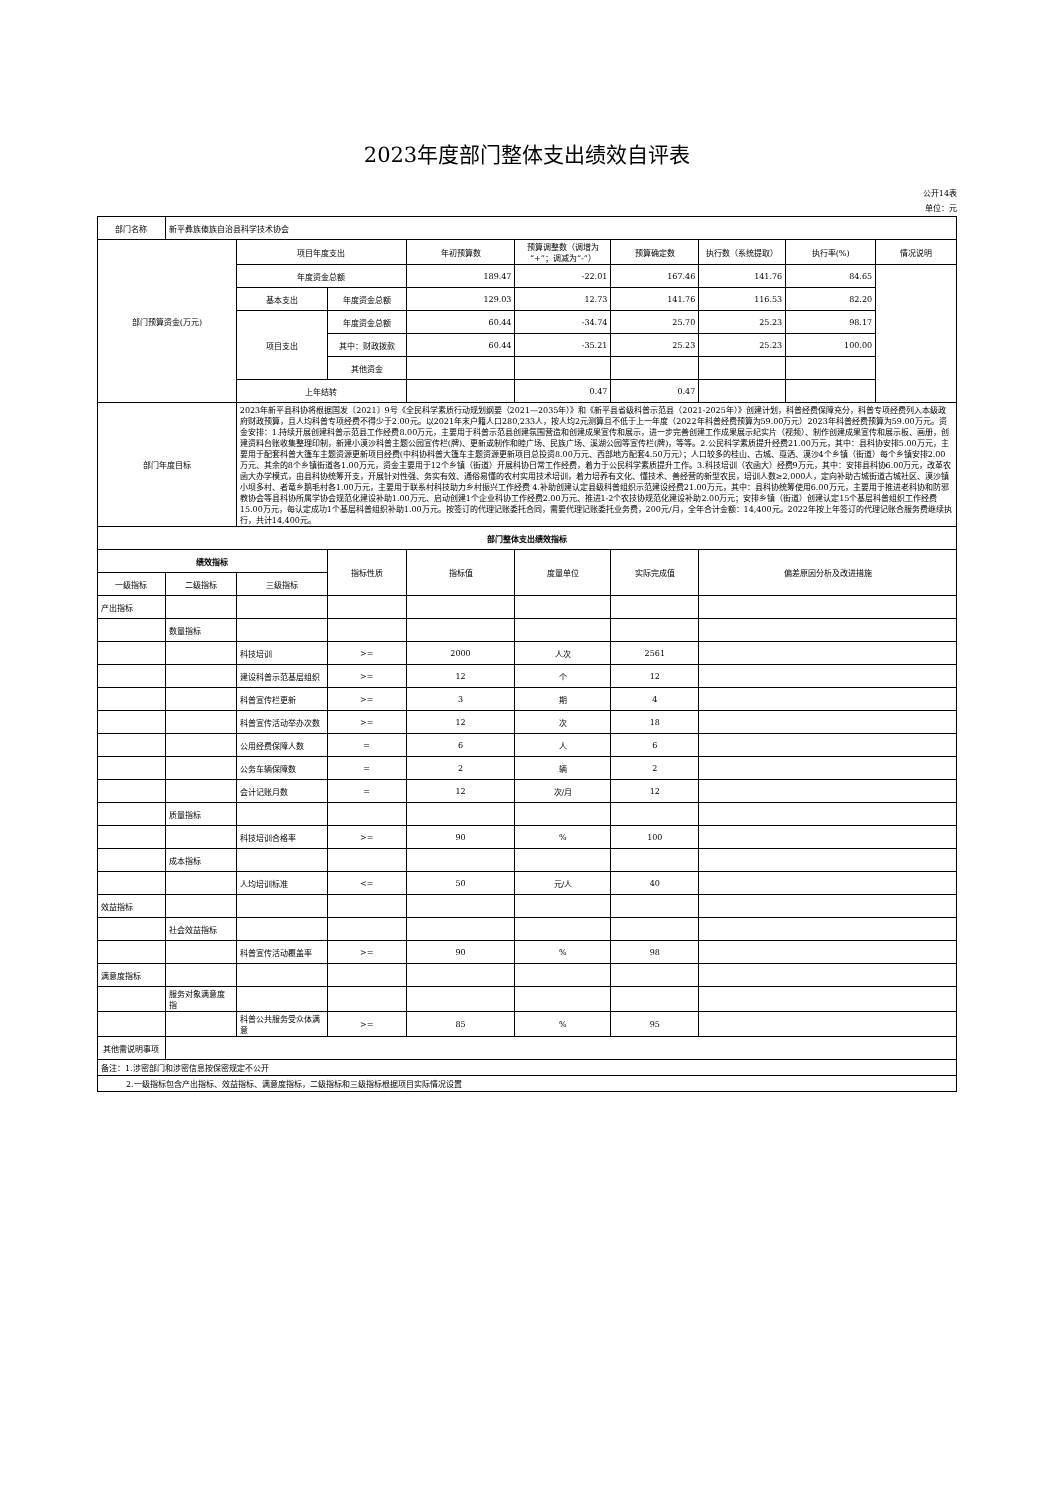2023年度部门整体支出绩效自评表
公开14表
单位：元
| 部门名称 | 新平彝族傣族自治县科学技术协会 | | | | | | | | |
| 部门预算资金(万元) | | 项目年度支出 | | 年初预算数 | 预算调整数（调增为“+”；调减为“-”） | 预算确定数 | 执行数（系统提取） | 执行率(%) | 情况说明 |
| | | 年度资金总额 | | 189.47 | -22.01 | 167.46 | 141.76 | 84.65 | |
| | | 基本支出 | 年度资金总额 | 129.03 | 12.73 | 141.76 | 116.53 | 82.20 | |
| | | 项目支出 | 年度资金总额 | 60.44 | -34.74 | 25.70 | 25.23 | 98.17 | |
| | | | 其中：财政拨款 | 60.44 | -35.21 | 25.23 | 25.23 | 100.00 | |
| | | | 其他资金 | | | | | | |
| | | 上年结转 | | | 0.47 | 0.47 | | | |
| 部门年度目标 | | 2023年新平县科协将根据国发〔2021〕9号《全民科学素质行动规划纲要（2021—2035年）》和《新平县省级科普示范县（2021-2025年）》创建计划，科普经费保障充分，科普专项经费列入本级政府财政预算，且人均科普专项经费不得少于2.00元。以2021年末户籍人口280,233人，按人均2元测算且不低于上一年度（2022年科普经费预算为59.00万元）2023年科普经费预算为59.00万元。资金安排：1.持续开展创建科普示范县工作经费8.00万元，主要用于科普示范县创建氛围营造和创建成果宣传和展示，进一步完善创建工作成果展示纪实片（视频）、制作创建成果宣传和展示板、画册，创建资料台账收集整理印制，新建小漠沙科普主题公园宣传栏(牌)、更新或制作和睦广场、民族广场、溪湖公园等宣传栏(牌)，等等。2.公民科学素质提升经费21.00万元，其中：县科协安排5.00万元，主要用于配套科普大篷车主题资源更新项目经费(中科协科普大篷车主题资源更新项目总投资8.00万元、西部地方配套4.50万元）；人口较多的桂山、古城、戛洒、漠沙4个乡镇（街道）每个乡镇安排2.00万元、其余的8个乡镇街道各1.00万元，资金主要用于12个乡镇（街道）开展科协日常工作经费，着力于公民科学素质提升工作。3.科技培训（农函大）经费9万元，其中：安排县科协6.00万元，改革农函大办学模式，由县科协统筹开支，开展针对性强、务实有效、通俗易懂的农村实用技术培训，着力培养有文化、懂技术、善经营的新型农民，培训人数≥2,000人，定向补助古城街道古城社区、漠沙镇小坝多村、者竜乡鹅毛村各1.00万元，主要用于联系村科技助力乡村振兴工作经费 4.补助创建认定县级科普组织示范建设经费21.00万元，其中：县科协统筹使用6.00万元，主要用于推进老科协和防邪教协会等县科协所属学协会规范化建设补助1.00万元、启动创建1个企业科协工作经费2.00万元、推进1-2个农技协规范化建设补助2.00万元；安排乡镇（街道）创建认定15个基层科普组织工作经费15.00万元，每认定成功1个基层科普组织补助1.00万元。按签订的代理记账委托合同，需要代理记账委托业务费，200元/月，全年合计金额：14,400元。2022年按上年签订的代理记账合服务费继续执行，共计14,400元。 | | | | | | | |
| 部门整体支出绩效指标 | | | | | | | | | |
| 绩效指标 | | | 指标性质 | 指标值 | 度量单位 | 实际完成值 | 偏差原因分析及改进措施 | | |
| 一级指标 | 二级指标 | 三级指标 | | | | | | | |
| 产出指标 | | | | | | | | | |
| | 数量指标 | | | | | | | | |
| | | 科技培训 | >= | 2000 | 人次 | 2561 | | | |
| | | 建设科普示范基层组织 | >= | 12 | 个 | 12 | | | |
| | | 科普宣传栏更新 | >= | 3 | 期 | 4 | | | |
| | | 科普宣传活动举办次数 | >= | 12 | 次 | 18 | | | |
| | | 公用经费保障人数 | = | 6 | 人 | 6 | | | |
| | | 公务车辆保障数 | = | 2 | 辆 | 2 | | | |
| | | 会计记账月数 | = | 12 | 次/月 | 12 | | | |
| | 质量指标 | | | | | | | | |
| | | 科技培训合格率 | >= | 90 | % | 100 | | | |
| | 成本指标 | | | | | | | | |
| | | 人均培训标准 | <= | 50 | 元/人 | 40 | | | |
| 效益指标 | | | | | | | | | |
| | 社会效益指标 | | | | | | | | |
| | | 科普宣传活动覆盖率 | >= | 90 | % | 98 | | | |
| 满意度指标 | | | | | | | | | |
| | 服务对象满意度指 | | | | | | | | |
| | | 科普公共服务受众体满意 | >= | 85 | % | 95 | | | |
| 其他需说明事项 | | | | | | | | | |
| 备注：1.涉密部门和涉密信息按保密规定不公开 | | | | | | | | | |
| 2.一级指标包含产出指标、效益指标、满意度指标，二级指标和三级指标根据项目实际情况设置 | | | | | | | | | |